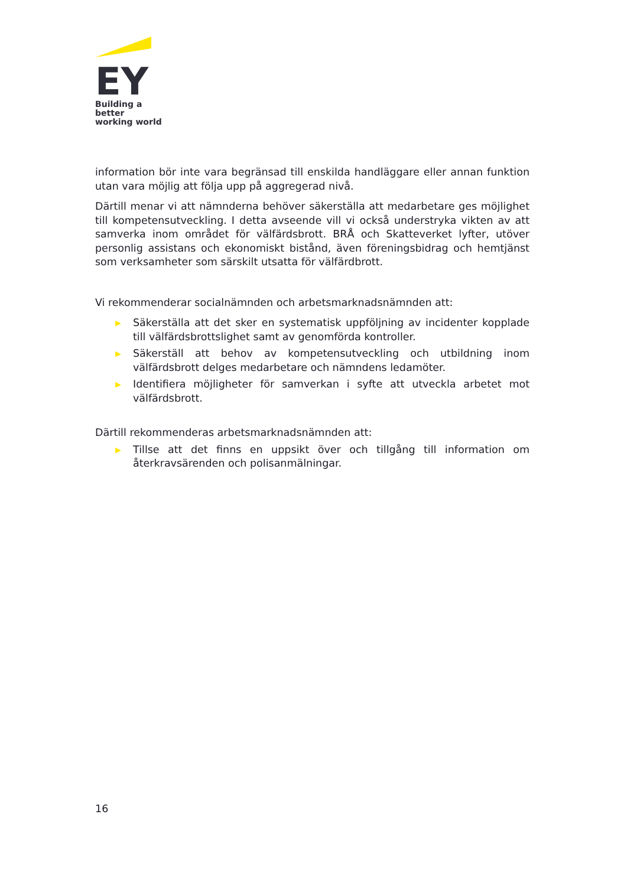EY
Building a better
working world
information bör inte vara begränsad till enskilda handläggare eller annan funktion utan vara möjlig att följa upp på aggregerad nivå.
Därtill menar vi att nämnderna behöver säkerställa att medarbetare ges möjlighet till kompetensutveckling. I detta avseende vill vi också understryka vikten av att samverka inom området för välfärdsbrott. BRÅ och Skatteverket lyfter, utöver personlig assistans och ekonomiskt bistånd, även föreningsbidrag och hemtjänst som verksamheter som särskilt utsatta för välfärdbrott.
Vi rekommenderar socialnämnden och arbetsmarknadsnämnden att:
▶ Säkerställa att det sker en systematisk uppföljning av incidenter kopplade till välfärdsbrottslighet samt av genomförda kontroller.
▶ Säkerställ att behov av kompetensutveckling och utbildning inom välfärdsbrott delges medarbetare och nämndens ledamöter.
▶ Identifiera möjligheter för samverkan i syfte att utveckla arbetet mot välfärdsbrott.
Därtill rekommenderas arbetsmarknadsnämnden att:
▶ Tillse att det finns en uppsikt över och tillgång till information om återkravsärenden och polisanmälningar.
16